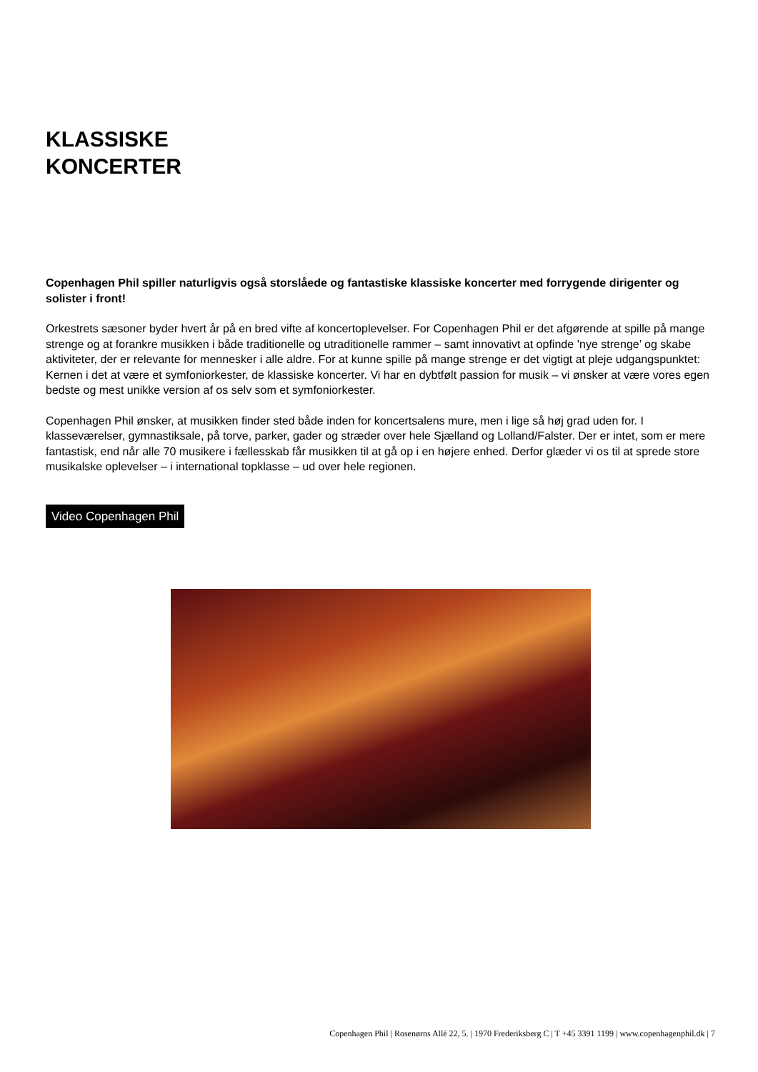KLASSISKE
KONCERTER
Copenhagen Phil spiller naturligvis også storslåede og fantastiske klassiske koncerter med forrygende dirigenter og solister i front!
Orkestrets sæsoner byder hvert år på en bred vifte af koncertoplevelser. For Copenhagen Phil er det afgørende at spille på mange strenge og at forankre musikken i både traditionelle og utraditionelle rammer – samt innovativt at opfinde ’nye strenge’ og skabe aktiviteter, der er relevante for mennesker i alle aldre. For at kunne spille på mange strenge er det vigtigt at pleje udgangspunktet: Kernen i det at være et symfoniorkester, de klassiske koncerter. Vi har en dybtfølt passion for musik – vi ønsker at være vores egen bedste og mest unikke version af os selv som et symfoniorkester.
Copenhagen Phil ønsker, at musikken finder sted både inden for koncertsalens mure, men i lige så høj grad uden for. I klasseværelser, gymnastiksale, på torve, parker, gader og stræder over hele Sjælland og Lolland/Falster. Der er intet, som er mere fantastisk, end når alle 70 musikere i fællesskab får musikken til at gå op i en højere enhed. Derfor glæder vi os til at sprede store musikalske oplevelser – i international topklasse – ud over hele regionen.
Video Copenhagen Phil
Copenhagen Phil | Rosenørns Allé 22, 5. | 1970 Frederiksberg C | T +45 3391 1199 | www.copenhagenphil.dk | 7